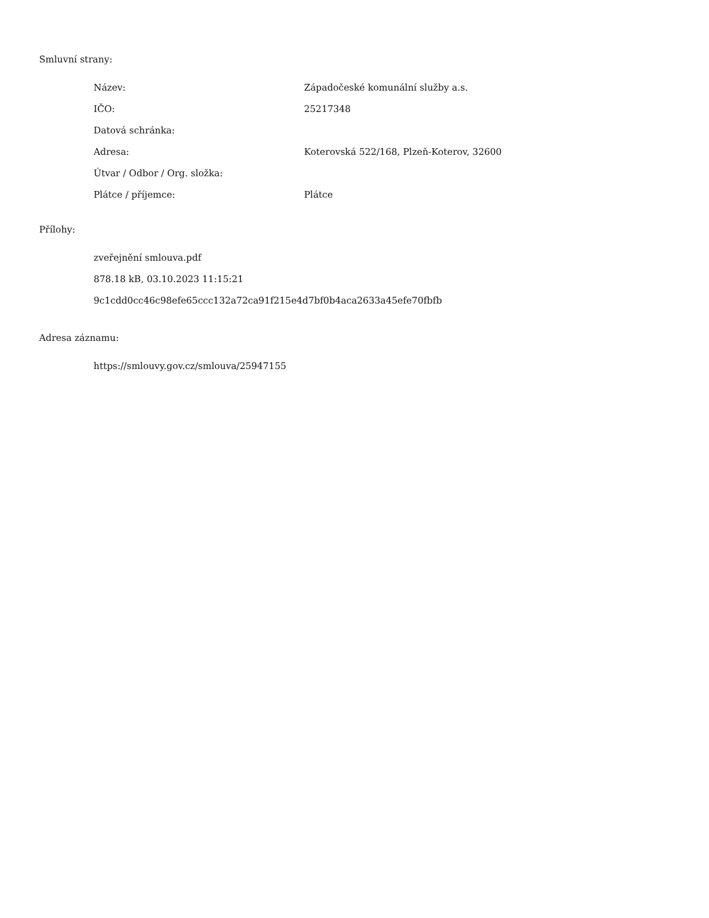Smluvní strany:
| Název: | Západočeské komunální služby a.s. |
| IČO: | 25217348 |
| Datová schránka: | |
| Adresa: | Koterovská 522/168, Plzeň-Koterov, 32600 |
| Útvar / Odbor / Org. složka: | |
| Plátce / příjemce: | Plátce |
Přílohy:
zveřejnění smlouva.pdf
878.18 kB, 03.10.2023 11:15:21
9c1cdd0cc46c98efe65ccc132a72ca91f215e4d7bf0b4aca2633a45efe70fbfb
Adresa záznamu:
https://smlouvy.gov.cz/smlouva/25947155